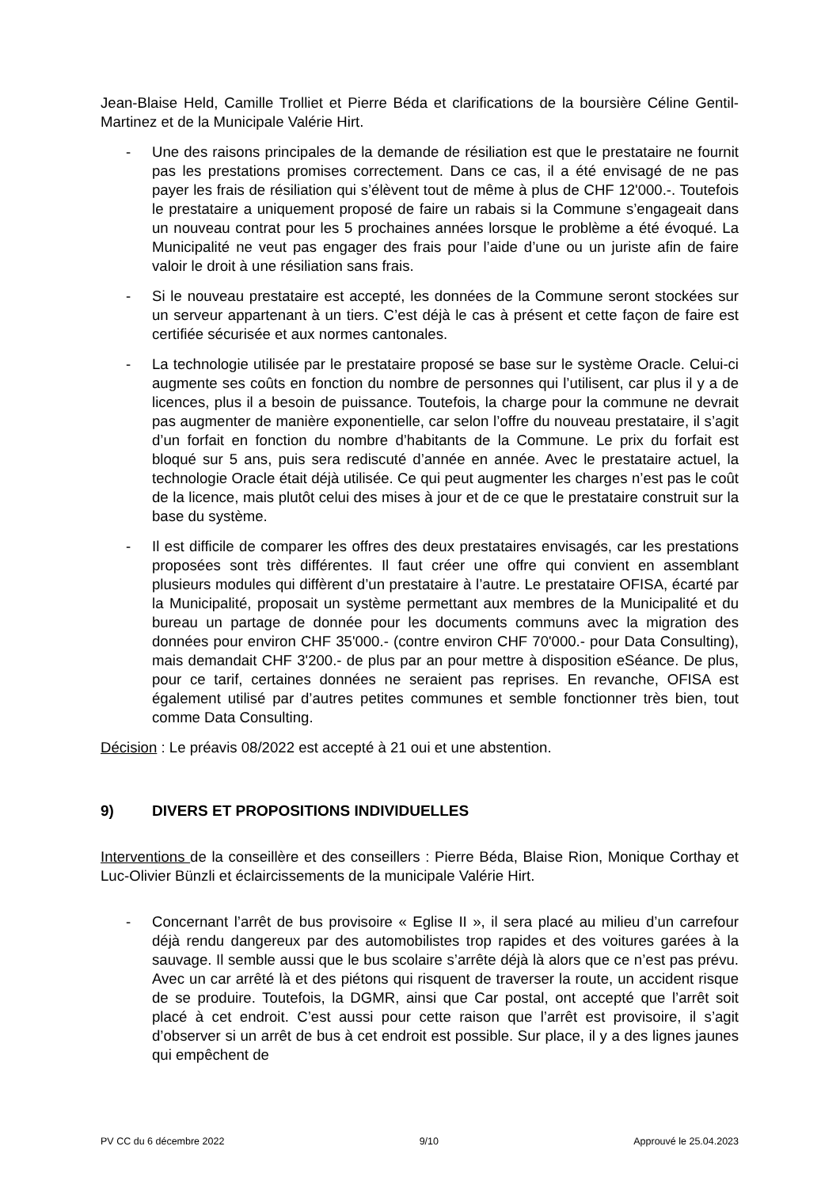Jean-Blaise Held, Camille Trolliet et Pierre Béda et clarifications de la boursière Céline Gentil-Martinez et de la Municipale Valérie Hirt.
- Une des raisons principales de la demande de résiliation est que le prestataire ne fournit pas les prestations promises correctement. Dans ce cas, il a été envisagé de ne pas payer les frais de résiliation qui s’élèvent tout de même à plus de CHF 12'000.-. Toutefois le prestataire a uniquement proposé de faire un rabais si la Commune s’engageait dans un nouveau contrat pour les 5 prochaines années lorsque le problème a été évoqué. La Municipalité ne veut pas engager des frais pour l’aide d’une ou un juriste afin de faire valoir le droit à une résiliation sans frais.
- Si le nouveau prestataire est accepté, les données de la Commune seront stockées sur un serveur appartenant à un tiers. C’est déjà le cas à présent et cette façon de faire est certifiée sécurisée et aux normes cantonales.
- La technologie utilisée par le prestataire proposé se base sur le système Oracle. Celui-ci augmente ses coûts en fonction du nombre de personnes qui l’utilisent, car plus il y a de licences, plus il a besoin de puissance. Toutefois, la charge pour la commune ne devrait pas augmenter de manière exponentielle, car selon l’offre du nouveau prestataire, il s’agit d’un forfait en fonction du nombre d’habitants de la Commune. Le prix du forfait est bloqué sur 5 ans, puis sera rediscuté d’année en année. Avec le prestataire actuel, la technologie Oracle était déjà utilisée. Ce qui peut augmenter les charges n’est pas le coût de la licence, mais plutôt celui des mises à jour et de ce que le prestataire construit sur la base du système.
- Il est difficile de comparer les offres des deux prestataires envisagés, car les prestations proposées sont très différentes. Il faut créer une offre qui convient en assemblant plusieurs modules qui diffèrent d’un prestataire à l’autre. Le prestataire OFISA, écarté par la Municipalité, proposait un système permettant aux membres de la Municipalité et du bureau un partage de donnée pour les documents communs avec la migration des données pour environ CHF 35'000.- (contre environ CHF 70'000.- pour Data Consulting), mais demandait CHF 3'200.- de plus par an pour mettre à disposition eSéance. De plus, pour ce tarif, certaines données ne seraient pas reprises. En revanche, OFISA est également utilisé par d’autres petites communes et semble fonctionner très bien, tout comme Data Consulting.
Décision : Le préavis 08/2022 est accepté à 21 oui et une abstention.
9) DIVERS ET PROPOSITIONS INDIVIDUELLES
Interventions de la conseillère et des conseillers : Pierre Béda, Blaise Rion, Monique Corthay et Luc-Olivier Bünzli et éclaircissements de la municipale Valérie Hirt.
- Concernant l’arrêt de bus provisoire « Eglise II », il sera placé au milieu d’un carrefour déjà rendu dangereux par des automobilistes trop rapides et des voitures garées à la sauvage. Il semble aussi que le bus scolaire s’arrête déjà là alors que ce n’est pas prévu. Avec un car arrêté là et des piétons qui risquent de traverser la route, un accident risque de se produire. Toutefois, la DGMR, ainsi que Car postal, ont accepté que l’arrêt soit placé à cet endroit. C’est aussi pour cette raison que l’arrêt est provisoire, il s’agit d’observer si un arrêt de bus à cet endroit est possible. Sur place, il y a des lignes jaunes qui empêchent de
PV CC du 6 décembre 2022 9/10 Approuvé le 25.04.2023